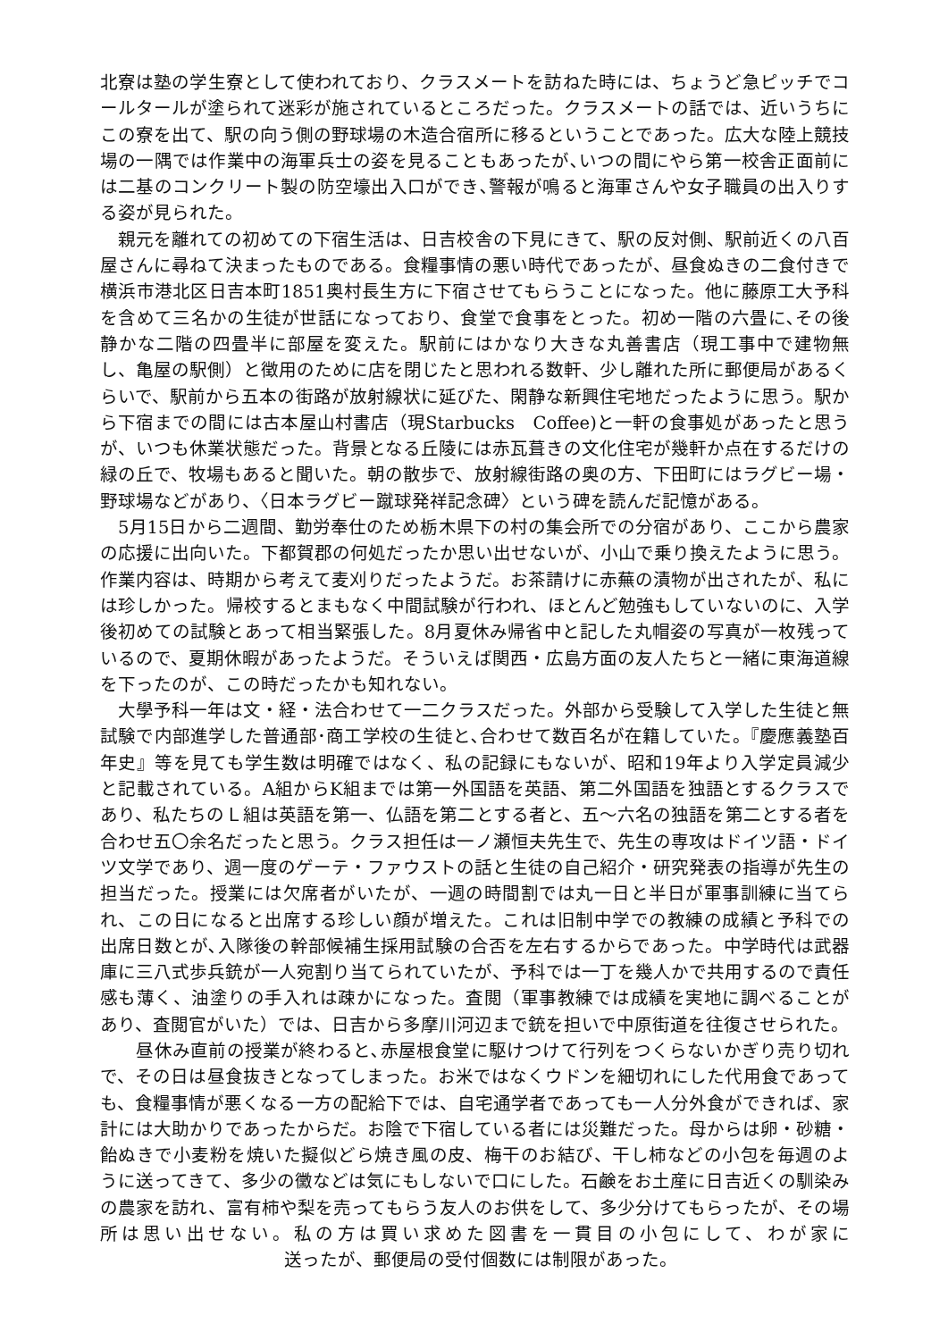北寮は塾の学生寮として使われており、クラスメートを訪ねた時には、ちょうど急ピッチでコールタールが塗られて迷彩が施されているところだった。クラスメートの話では、近いうちにこの寮を出て、駅の向う側の野球場の木造合宿所に移るということであった。広大な陸上競技場の一隅では作業中の海軍兵士の姿を見ることもあったが､いつの間にやら第一校舎正面前には二基のコンクリート製の防空壕出入口ができ､警報が鳴ると海軍さんや女子職員の出入りする姿が見られた。
　親元を離れての初めての下宿生活は、日吉校舎の下見にきて、駅の反対側、駅前近くの八百屋さんに尋ねて決まったものである。食糧事情の悪い時代であったが、昼食ぬきの二食付きで横浜市港北区日吉本町1851奥村長生方に下宿させてもらうことになった。他に藤原工大予科を含めて三名かの生徒が世話になっており、食堂で食事をとった。初め一階の六畳に､その後静かな二階の四畳半に部屋を変えた。駅前にはかなり大きな丸善書店（現工事中で建物無し、亀屋の駅側）と徴用のために店を閉じたと思われる数軒、少し離れた所に郵便局があるくらいで、駅前から五本の街路が放射線状に延びた、閑静な新興住宅地だったように思う。駅から下宿までの間には古本屋山村書店（現Starbucks　Coffee)と一軒の食事処があったと思うが、いつも休業状態だった。背景となる丘陵には赤瓦葺きの文化住宅が幾軒か点在するだけの緑の丘で、牧場もあると聞いた。朝の散歩で、放射線街路の奥の方、下田町にはラグビー場・野球場などがあり、〈日本ラグビー蹴球発祥記念碑〉という碑を読んだ記憶がある。
　5月15日から二週間、勤労奉仕のため栃木県下の村の集会所での分宿があり、ここから農家の応援に出向いた。下都賀郡の何処だったか思い出せないが、小山で乗り換えたように思う。作業内容は、時期から考えて麦刈りだったようだ。お茶請けに赤蕪の漬物が出されたが、私には珍しかった。帰校するとまもなく中間試験が行われ、ほとんど勉強もしていないのに、入学後初めての試験とあって相当緊張した。8月夏休み帰省中と記した丸帽姿の写真が一枚残っているので、夏期休暇があったようだ。そういえば関西・広島方面の友人たちと一緒に東海道線を下ったのが、この時だったかも知れない。
　大學予科一年は文・経・法合わせて一二クラスだった。外部から受験して入学した生徒と無試験で内部進学した普通部･商工学校の生徒と､合わせて数百名が在籍していた。『慶應義塾百年史』等を見ても学生数は明確ではなく、私の記録にもないが、昭和19年より入学定員減少と記載されている。A組からK組までは第一外国語を英語、第二外国語を独語とするクラスであり、私たちのＬ組は英語を第一、仏語を第二とする者と、五～六名の独語を第二とする者を合わせ五〇余名だったと思う。クラス担任は一ノ瀬恒夫先生で、先生の専攻はドイツ語・ドイツ文学であり、週一度のゲーテ・ファウストの話と生徒の自己紹介・研究発表の指導が先生の担当だった。授業には欠席者がいたが、一週の時間割では丸一日と半日が軍事訓練に当てられ、この日になると出席する珍しい顔が増えた。これは旧制中学での教練の成績と予科での出席日数とが､入隊後の幹部候補生採用試験の合否を左右するからであった。中学時代は武器庫に三八式歩兵銃が一人宛割り当てられていたが、予科では一丁を幾人かで共用するので責任感も薄く、油塗りの手入れは疎かになった。査閲（軍事教練では成績を実地に調べることがあり、査閲官がいた）では、日吉から多摩川河辺まで銃を担いで中原街道を往復させられた。
　　昼休み直前の授業が終わると､赤屋根食堂に駆けつけて行列をつくらないかぎり売り切れで、その日は昼食抜きとなってしまった。お米ではなくウドンを細切れにした代用食であっても、食糧事情が悪くなる一方の配給下では、自宅通学者であっても一人分外食ができれば、家計には大助かりであったからだ。お陰で下宿している者には災難だった。母からは卵・砂糖・飴ぬきで小麦粉を焼いた擬似どら焼き風の皮、梅干のお結び、干し柿などの小包を毎週のように送ってきて、多少の黴などは気にもしないで口にした。石鹸をお土産に日吉近くの馴染みの農家を訪れ、富有柿や梨を売ってもらう友人のお供をして、多少分けてもらったが、その場所は思い出せない。私の方は買い求めた図書を一貫目の小包にして、わが家に 送ったが、郵便局の受付個数には制限があった。